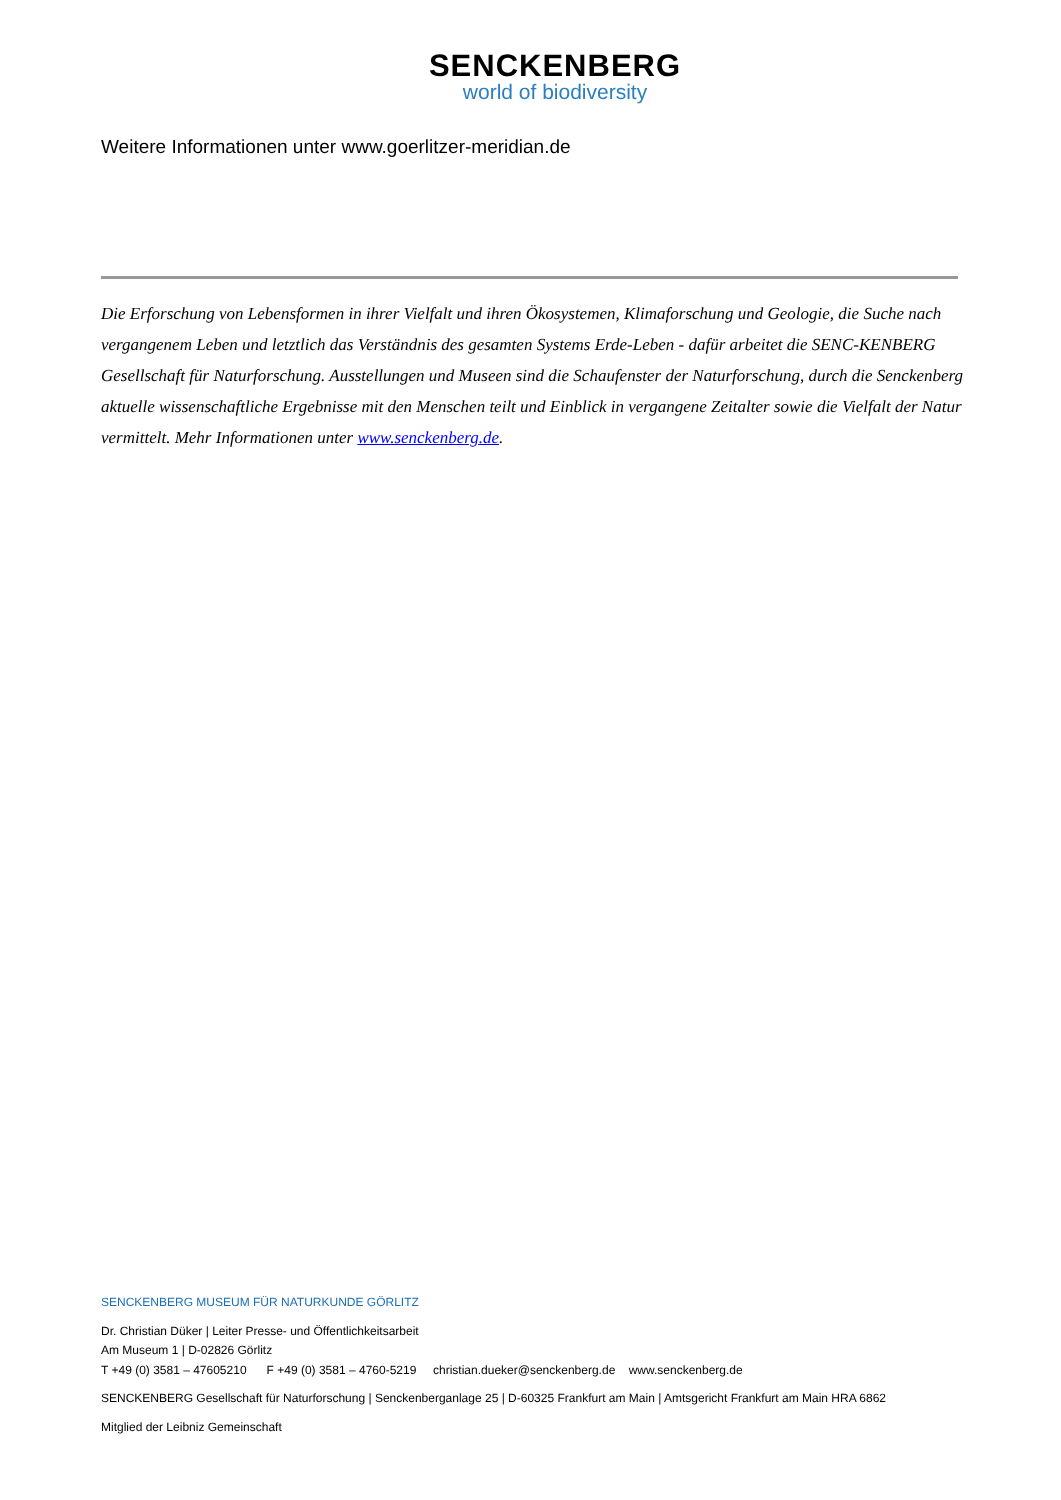SENCKENBERG
world of biodiversity
Weitere Informationen unter www.goerlitzer-meridian.de
Die Erforschung von Lebensformen in ihrer Vielfalt und ihren Ökosystemen, Klimaforschung und Geologie, die Suche nach vergangenem Leben und letztlich das Verständnis des gesamten Systems Erde-Leben - dafür arbeitet die SENC-KENBERG Gesellschaft für Naturforschung. Ausstellungen und Museen sind die Schaufenster der Naturforschung, durch die Senckenberg aktuelle wissenschaftliche Ergebnisse mit den Menschen teilt und Einblick in vergangene Zeitalter sowie die Vielfalt der Natur vermittelt. Mehr Informationen unter www.senckenberg.de.
SENCKENBERG MUSEUM FÜR NATURKUNDE GÖRLITZ
Dr. Christian Düker | Leiter Presse- und Öffentlichkeitsarbeit
Am Museum 1 | D-02826 Görlitz
T +49 (0) 3581 – 47605210 F +49 (0) 3581 – 4760-5219 christian.dueker@senckenberg.de www.senckenberg.de
SENCKENBERG Gesellschaft für Naturforschung | Senckenberganlage 25 | D-60325 Frankfurt am Main | Amtsgericht Frankfurt am Main HRA 6862
Mitglied der Leibniz Gemeinschaft